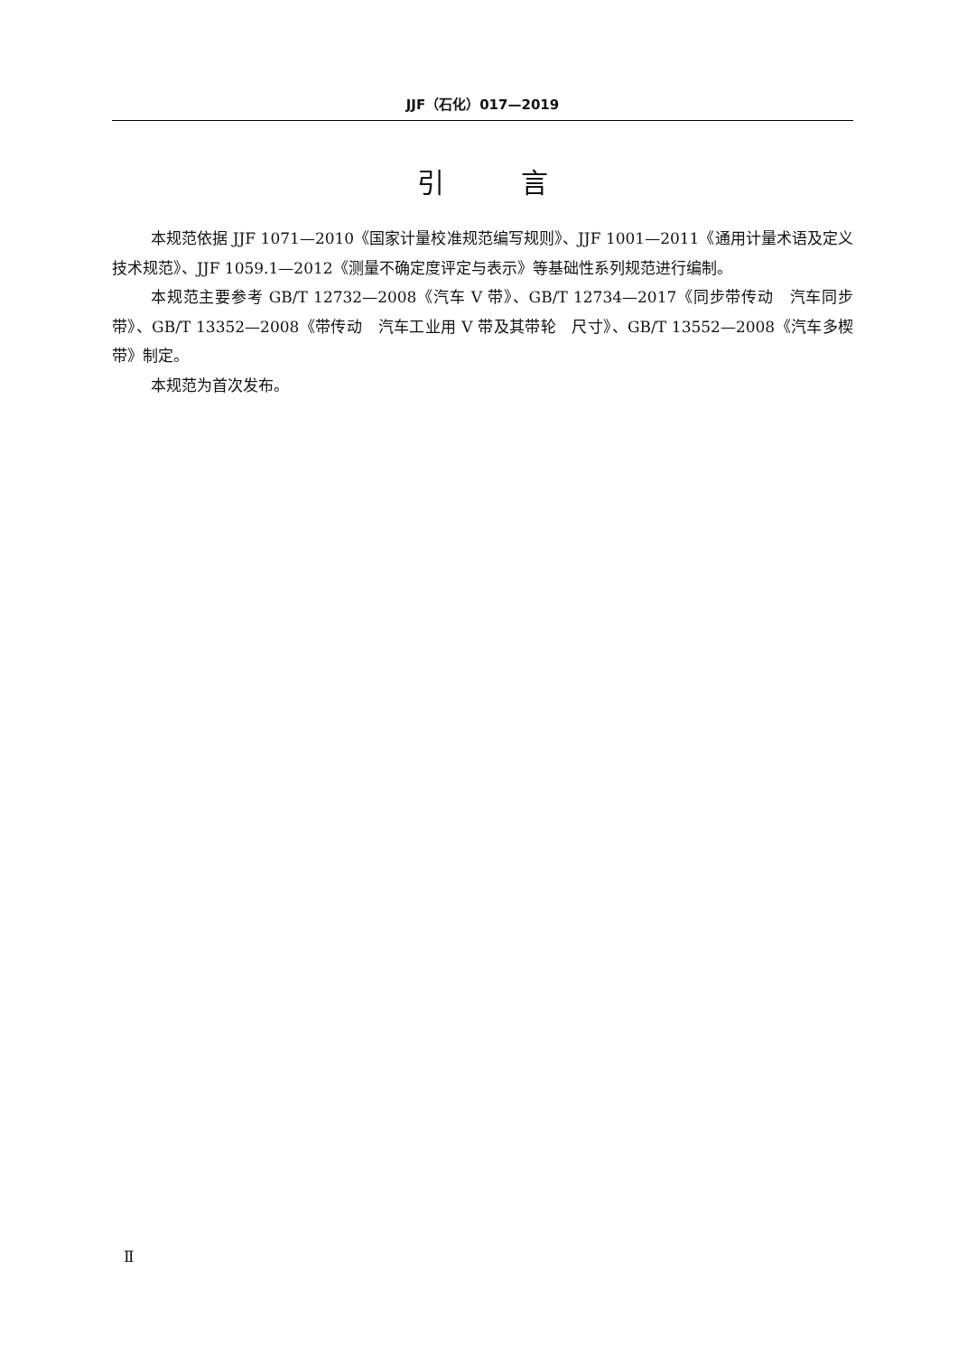JJF（石化）017—2019
引 言
本规范依据 JJF 1071—2010《国家计量校准规范编写规则》、JJF 1001—2011《通用计量术语及定义技术规范》、JJF 1059.1—2012《测量不确定度评定与表示》等基础性系列规范进行编制。
本规范主要参考 GB/T 12732—2008《汽车 V 带》、GB/T 12734—2017《同步带传动　汽车同步带》、GB/T 13352—2008《带传动　汽车工业用 V 带及其带轮　尺寸》、GB/T 13552—2008《汽车多楔带》制定。
本规范为首次发布。
Ⅱ